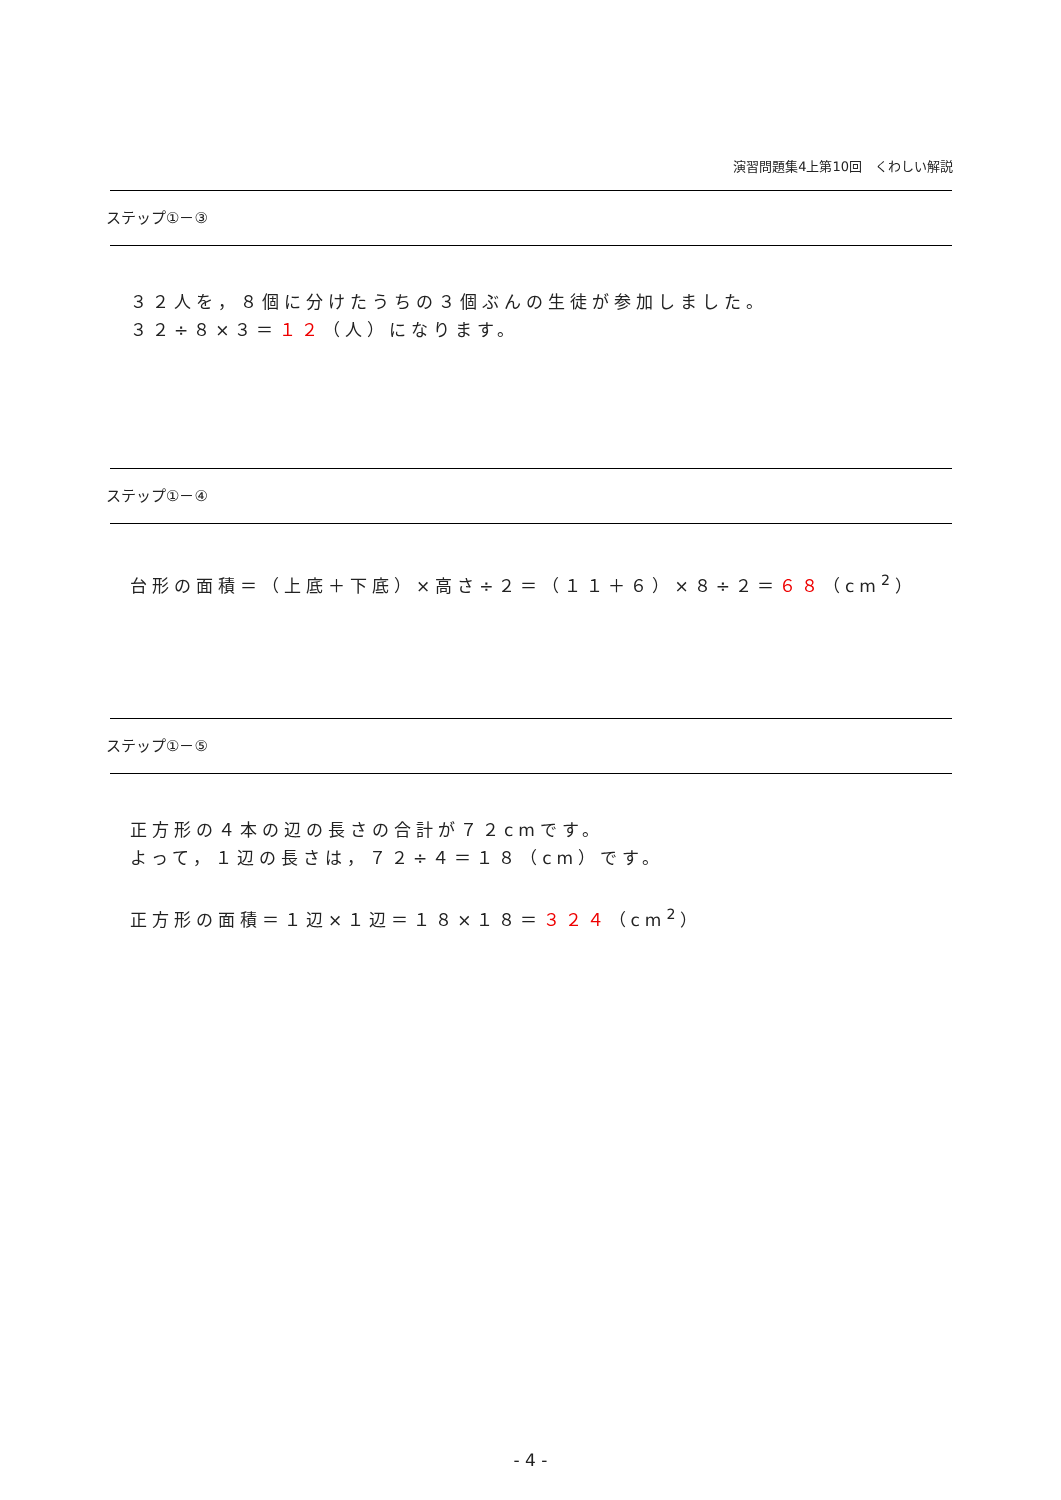演習問題集4上第10回　くわしい解説
ステップ①－③
３２人を，８個に分けたうちの３個ぶんの生徒が参加しました。
３２÷８×３＝１２（人）になります。
ステップ①－④
台形の面積＝（上底＋下底）×高さ÷２＝（１１＋６）×８÷２＝６８（cm<sup>2</sup>）
ステップ①－⑤
正方形の４本の辺の長さの合計が７２cmです。
よって，１辺の長さは，７２÷４＝１８（cm）です。
正方形の面積＝１辺×１辺＝１８×１８＝３２４（cm<sup>2</sup>）
- 4 -